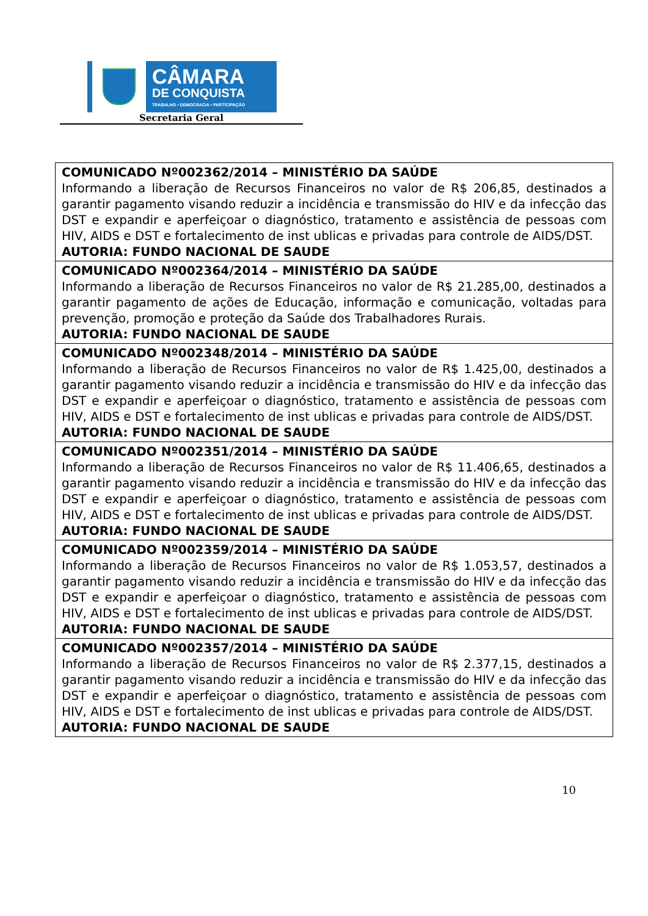CÂMARA
DE CONQUISTA
TRABALHO • DEMOCRACIA • PARTICIPAÇÃO
Secretaria Geral
| COMUNICADO Nº002362/2014 – MINISTÉRIO DA SAÚDE Informando a liberação de Recursos Financeiros no valor de R$ 206,85, destinados a garantir pagamento visando reduzir a incidência e transmissão do HIV e da infecção das DST e expandir e aperfeiçoar o diagnóstico, tratamento e assistência de pessoas com HIV, AIDS e DST e fortalecimento de inst ublicas e privadas para controle de AIDS/DST. AUTORIA: FUNDO NACIONAL DE SAUDE |
| COMUNICADO Nº002364/2014 – MINISTÉRIO DA SAÚDE Informando a liberação de Recursos Financeiros no valor de R$ 21.285,00, destinados a garantir pagamento de ações de Educação, informação e comunicação, voltadas para prevenção, promoção e proteção da Saúde dos Trabalhadores Rurais. AUTORIA: FUNDO NACIONAL DE SAUDE |
| COMUNICADO Nº002348/2014 – MINISTÉRIO DA SAÚDE Informando a liberação de Recursos Financeiros no valor de R$ 1.425,00, destinados a garantir pagamento visando reduzir a incidência e transmissão do HIV e da infecção das DST e expandir e aperfeiçoar o diagnóstico, tratamento e assistência de pessoas com HIV, AIDS e DST e fortalecimento de inst ublicas e privadas para controle de AIDS/DST. AUTORIA: FUNDO NACIONAL DE SAUDE |
| COMUNICADO Nº002351/2014 – MINISTÉRIO DA SAÚDE Informando a liberação de Recursos Financeiros no valor de R$ 11.406,65, destinados a garantir pagamento visando reduzir a incidência e transmissão do HIV e da infecção das DST e expandir e aperfeiçoar o diagnóstico, tratamento e assistência de pessoas com HIV, AIDS e DST e fortalecimento de inst ublicas e privadas para controle de AIDS/DST. AUTORIA: FUNDO NACIONAL DE SAUDE |
| COMUNICADO Nº002359/2014 – MINISTÉRIO DA SAÚDE Informando a liberação de Recursos Financeiros no valor de R$ 1.053,57, destinados a garantir pagamento visando reduzir a incidência e transmissão do HIV e da infecção das DST e expandir e aperfeiçoar o diagnóstico, tratamento e assistência de pessoas com HIV, AIDS e DST e fortalecimento de inst ublicas e privadas para controle de AIDS/DST. AUTORIA: FUNDO NACIONAL DE SAUDE |
| COMUNICADO Nº002357/2014 – MINISTÉRIO DA SAÚDE Informando a liberação de Recursos Financeiros no valor de R$ 2.377,15, destinados a garantir pagamento visando reduzir a incidência e transmissão do HIV e da infecção das DST e expandir e aperfeiçoar o diagnóstico, tratamento e assistência de pessoas com HIV, AIDS e DST e fortalecimento de inst ublicas e privadas para controle de AIDS/DST. AUTORIA: FUNDO NACIONAL DE SAUDE |
10